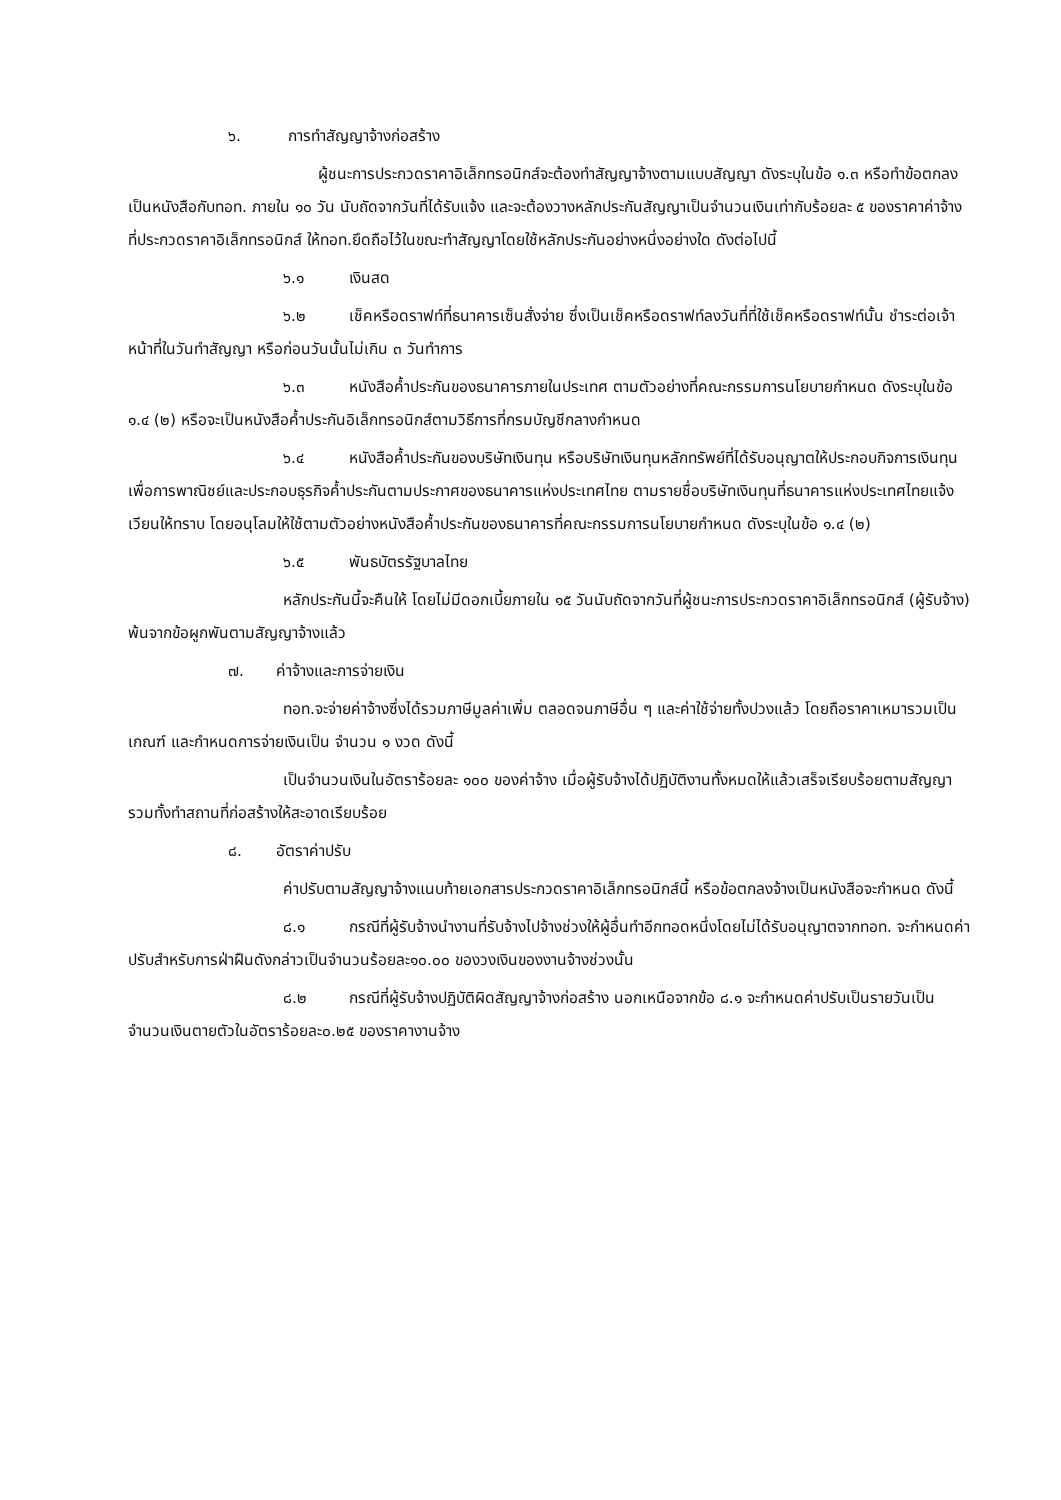๖. การทำสัญญาจ้างก่อสร้าง
ผู้ชนะการประกวดราคาอิเล็กทรอนิกส์จะต้องทำสัญญาจ้างตามแบบสัญญา ดังระบุในข้อ ๑.๓ หรือทำข้อตกลงเป็นหนังสือกับทอท. ภายใน ๑๐ วัน นับถัดจากวันที่ได้รับแจ้ง และจะต้องวางหลักประกันสัญญาเป็นจำนวนเงินเท่ากับร้อยละ ๕ ของราคาค่าจ้างที่ประกวดราคาอิเล็กทรอนิกส์ ให้ทอท.ยึดถือไว้ในขณะทำสัญญาโดยใช้หลักประกันอย่างหนึ่งอย่างใด ดังต่อไปนี้
๖.๑ เงินสด
๖.๒ เช็คหรือดราฟท์ที่ธนาคารเซ็นสั่งจ่าย ซึ่งเป็นเช็คหรือดราฟท์ลงวันที่ที่ใช้เช็คหรือดราฟท์นั้น ชำระต่อเจ้าหน้าที่ในวันทำสัญญา หรือก่อนวันนั้นไม่เกิน ๓ วันทำการ
๖.๓ หนังสือค้ำประกันของธนาคารภายในประเทศ ตามตัวอย่างที่คณะกรรมการนโยบายกำหนด ดังระบุในข้อ ๑.๔ (๒) หรือจะเป็นหนังสือค้ำประกันอิเล็กทรอนิกส์ตามวิธีการที่กรมบัญชีกลางกำหนด
๖.๔ หนังสือค้ำประกันของบริษัทเงินทุน หรือบริษัทเงินทุนหลักทรัพย์ที่ได้รับอนุญาตให้ประกอบกิจการเงินทุนเพื่อการพาณิชย์และประกอบธุรกิจค้ำประกันตามประกาศของธนาคารแห่งประเทศไทย ตามรายชื่อบริษัทเงินทุนที่ธนาคารแห่งประเทศไทยแจ้งเวียนให้ทราบ โดยอนุโลมให้ใช้ตามตัวอย่างหนังสือค้ำประกันของธนาคารที่คณะกรรมการนโยบายกำหนด ดังระบุในข้อ ๑.๔ (๒)
๖.๕ พันธบัตรรัฐบาลไทย
หลักประกันนี้จะคืนให้ โดยไม่มีดอกเบี้ยภายใน ๑๕ วันนับถัดจากวันที่ผู้ชนะการประกวดราคาอิเล็กทรอนิกส์ (ผู้รับจ้าง) พ้นจากข้อผูกพันตามสัญญาจ้างแล้ว
๗. ค่าจ้างและการจ่ายเงิน
ทอท.จะจ่ายค่าจ้างซึ่งได้รวมภาษีมูลค่าเพิ่ม ตลอดจนภาษีอื่น ๆ และค่าใช้จ่ายทั้งปวงแล้ว โดยถือราคาเหมารวมเป็นเกณฑ์ และกำหนดการจ่ายเงินเป็น จำนวน ๑ งวด ดังนี้
เป็นจำนวนเงินในอัตราร้อยละ ๑๐๐ ของค่าจ้าง เมื่อผู้รับจ้างได้ปฏิบัติงานทั้งหมดให้แล้วเสร็จเรียบร้อยตามสัญญา รวมทั้งทำสถานที่ก่อสร้างให้สะอาดเรียบร้อย
๘. อัตราค่าปรับ
ค่าปรับตามสัญญาจ้างแนบท้ายเอกสารประกวดราคาอิเล็กทรอนิกส์นี้ หรือข้อตกลงจ้างเป็นหนังสือจะกำหนด ดังนี้
๘.๑ กรณีที่ผู้รับจ้างนำงานที่รับจ้างไปจ้างช่วงให้ผู้อื่นทำอีกทอดหนึ่งโดยไม่ได้รับอนุญาตจากทอท. จะกำหนดค่าปรับสำหรับการฝ่าฝืนดังกล่าวเป็นจำนวนร้อยละ๑๐.๐๐ ของวงเงินของงานจ้างช่วงนั้น
๘.๒ กรณีที่ผู้รับจ้างปฏิบัติผิดสัญญาจ้างก่อสร้าง นอกเหนือจากข้อ ๘.๑ จะกำหนดค่าปรับเป็นรายวันเป็นจำนวนเงินตายตัวในอัตราร้อยละ๐.๒๕ ของราคางานจ้าง